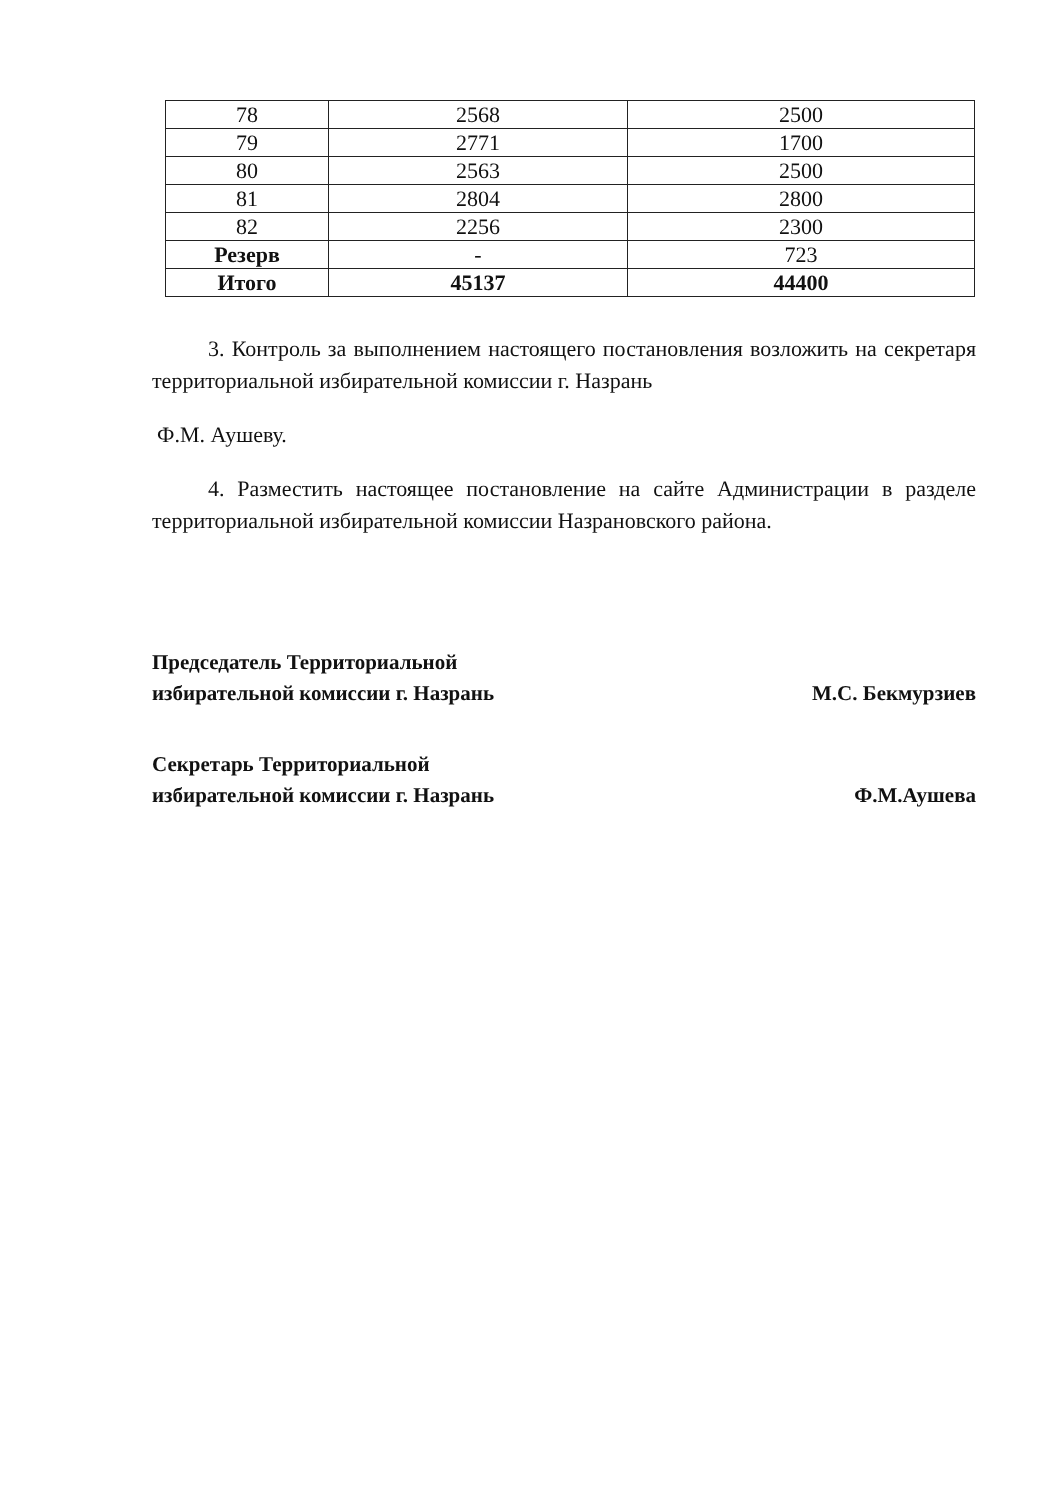| 78 | 2568 | 2500 |
| 79 | 2771 | 1700 |
| 80 | 2563 | 2500 |
| 81 | 2804 | 2800 |
| 82 | 2256 | 2300 |
| Резерв | - | 723 |
| Итого | 45137 | 44400 |
3. Контроль за выполнением настоящего постановления возложить на секретаря территориальной избирательной комиссии г. Назрань
Ф.М. Аушеву.
4. Разместить настоящее постановление на сайте Администрации в разделе территориальной избирательной комиссии Назрановского района.
Председатель Территориальной
избирательной комиссии г. Назрань
М.С. Бекмурзиев
Секретарь Территориальной
избирательной комиссии г. Назрань
Ф.М.Аушева